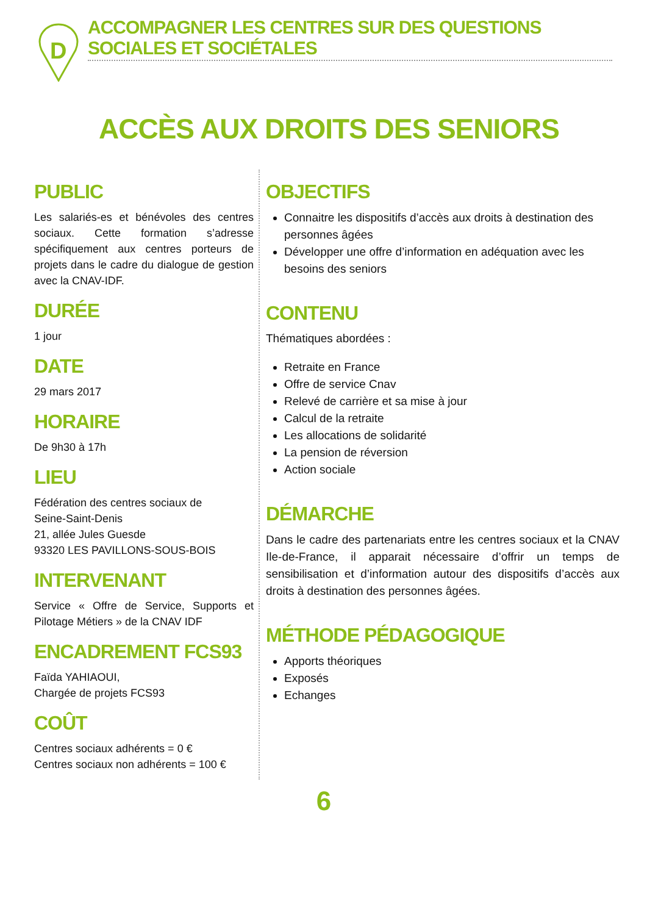D
ACCOMPAGNER LES CENTRES SUR DES QUESTIONS SOCIALES ET SOCIÉTALES
ACCÈS AUX DROITS DES SENIORS
PUBLIC
Les salariés-es et bénévoles des centres sociaux. Cette formation s’adresse spécifiquement aux centres porteurs de projets dans le cadre du dialogue de gestion avec la CNAV-IDF.
DURÉE
1 jour
DATE
29 mars 2017
HORAIRE
De 9h30 à 17h
LIEU
Fédération des centres sociaux de
Seine-Saint-Denis
21, allée Jules Guesde
93320 LES PAVILLONS-SOUS-BOIS
INTERVENANT
Service « Offre de Service, Supports et Pilotage Métiers » de la CNAV IDF
ENCADREMENT FCS93
Faïda YAHIAOUI,
Chargée de projets FCS93
COÛT
Centres sociaux adhérents = 0 €
Centres sociaux non adhérents = 100 €
OBJECTIFS
Connaitre les dispositifs d’accès aux droits à destination des personnes âgées
Développer une offre d’information en adéquation avec les besoins des seniors
CONTENU
Thématiques abordées :
Retraite en France
Offre de service Cnav
Relevé de carrière et sa mise à jour
Calcul de la retraite
Les allocations de solidarité
La pension de réversion
Action sociale
DÉMARCHE
Dans le cadre des partenariats entre les centres sociaux et la CNAV Ile-de-France, il apparait nécessaire d’offrir un temps de sensibilisation et d’information autour des dispositifs d’accès aux droits à destination des personnes âgées.
MÉTHODE PÉDAGOGIQUE
Apports théoriques
Exposés
Echanges
6